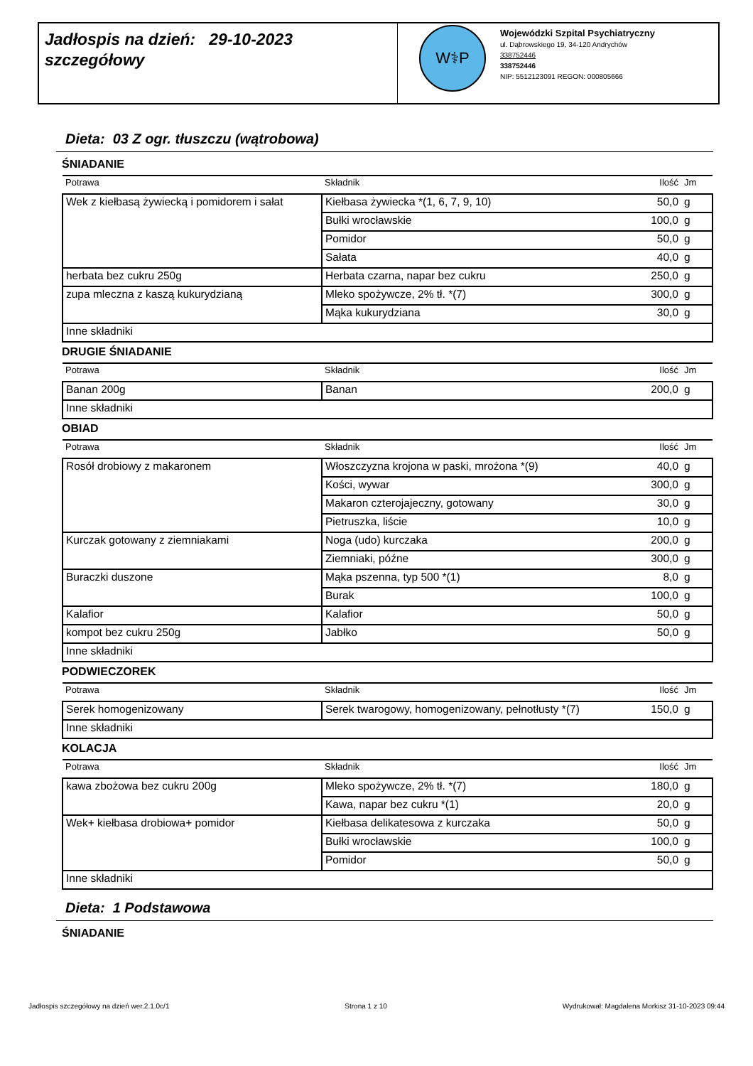Jadłospis na dzień: 29-10-2023
szczegółowy
W⚕P
Wojewódzki Szpital Psychiatryczny
ul. Dąbrowskiego 19, 34-120 Andrychów
338752446
338752446
NIP: 5512123091 REGON: 000805666
Dieta: 03 Z ogr. tłuszczu (wątrobowa)
ŚNIADANIE
| Potrawa | Składnik | Ilość | Jm |
| --- | --- | --- | --- |
| Wek z kiełbasą żywiecką i pomidorem i sałat | Kiełbasa żywiecka *(1, 6, 7, 9, 10) | 50,0 | g |
| | Bułki wrocławskie | 100,0 | g |
| | Pomidor | 50,0 | g |
| | Sałata | 40,0 | g |
| herbata bez cukru 250g | Herbata czarna, napar bez cukru | 250,0 | g |
| zupa mleczna z kaszą kukurydzianą | Mleko spożywcze, 2% tł. *(7) | 300,0 | g |
| | Mąka kukurydziana | 30,0 | g |
| Inne składniki | | | |
DRUGIE ŚNIADANIE
| Potrawa | Składnik | Ilość | Jm |
| --- | --- | --- | --- |
| Banan 200g | Banan | 200,0 | g |
| Inne składniki | | | |
OBIAD
| Potrawa | Składnik | Ilość | Jm |
| --- | --- | --- | --- |
| Rosół drobiowy z makaronem | Włoszczyzna krojona w paski, mrożona *(9) | 40,0 | g |
| | Kości, wywar | 300,0 | g |
| | Makaron czterojajeczny, gotowany | 30,0 | g |
| | Pietruszka, liście | 10,0 | g |
| Kurczak gotowany z ziemniakami | Noga (udo) kurczaka | 200,0 | g |
| | Ziemniaki, późne | 300,0 | g |
| Buraczki duszone | Mąka pszenna, typ 500 *(1) | 8,0 | g |
| | Burak | 100,0 | g |
| Kalafior | Kalafior | 50,0 | g |
| kompot bez cukru 250g | Jabłko | 50,0 | g |
| Inne składniki | | | |
PODWIECZOREK
| Potrawa | Składnik | Ilość | Jm |
| --- | --- | --- | --- |
| Serek homogenizowany | Serek twarogowy, homogenizowany, pełnotłusty *(7) | 150,0 | g |
| Inne składniki | | | |
KOLACJA
| Potrawa | Składnik | Ilość | Jm |
| --- | --- | --- | --- |
| kawa zbożowa bez cukru 200g | Mleko spożywcze, 2% tł. *(7) | 180,0 | g |
| | Kawa, napar bez cukru *(1) | 20,0 | g |
| Wek+ kiełbasa drobiowa+ pomidor | Kiełbasa delikatesowa z kurczaka | 50,0 | g |
| | Bułki wrocławskie | 100,0 | g |
| | Pomidor | 50,0 | g |
| Inne składniki | | | |
Dieta: 1 Podstawowa
ŚNIADANIE
Jadłospis szczegółowy na dzień wer.2.1.0c/1 Strona 1 z 10 Wydrukował: Magdalena Morkisz 31-10-2023 09:44